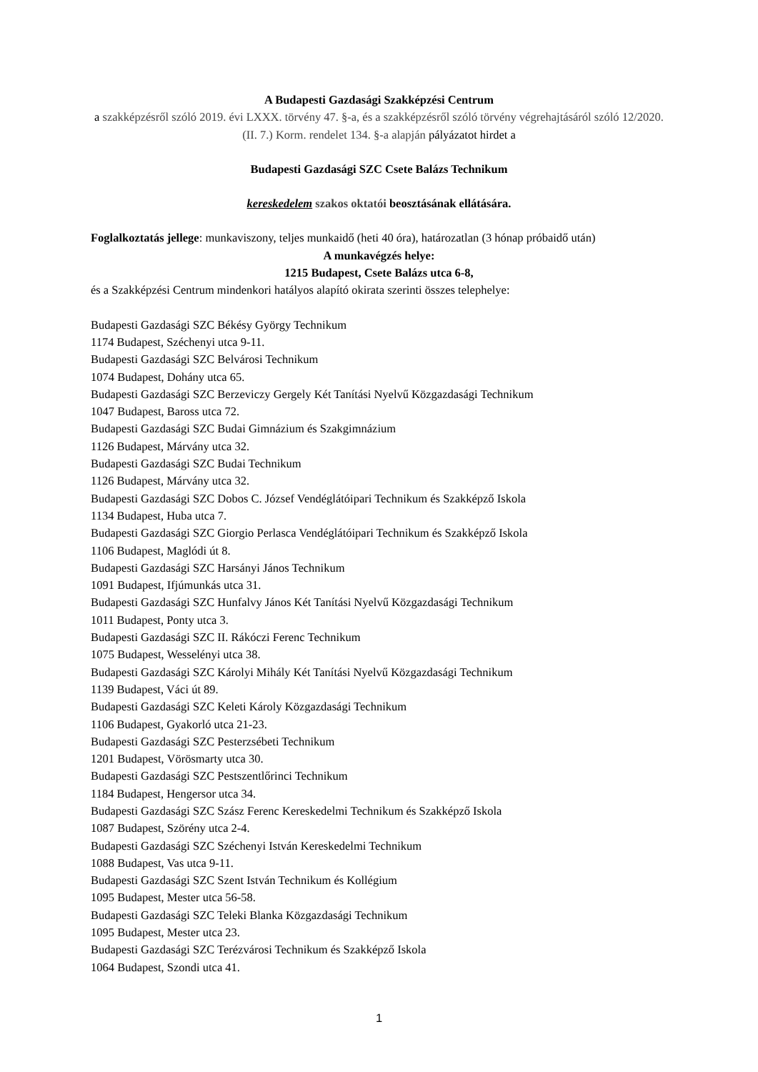A Budapesti Gazdasági Szakképzési Centrum
a szakképzésről szóló 2019. évi LXXX. törvény 47. §-a, és a szakképzésről szóló törvény végrehajtásáról szóló 12/2020. (II. 7.) Korm. rendelet 134. §-a alapján pályázatot hirdet a
Budapesti Gazdasági SZC Csete Balázs Technikum
kereskedelem szakos oktatói beosztásának ellátására.
Foglalkoztatás jellege: munkaviszony, teljes munkaidő (heti 40 óra), határozatlan (3 hónap próbaidő után)
A munkavégzés helye:
1215 Budapest, Csete Balázs utca 6-8,
és a Szakképzési Centrum mindenkori hatályos alapító okirata szerinti összes telephelye:
Budapesti Gazdasági SZC Békésy György Technikum
1174 Budapest, Széchenyi utca 9-11.
Budapesti Gazdasági SZC Belvárosi Technikum
1074 Budapest, Dohány utca 65.
Budapesti Gazdasági SZC Berzeviczy Gergely Két Tanítási Nyelvű Közgazdasági Technikum
1047 Budapest, Baross utca 72.
Budapesti Gazdasági SZC Budai Gimnázium és Szakgimnázium
1126 Budapest, Márvány utca 32.
Budapesti Gazdasági SZC Budai Technikum
1126 Budapest, Márvány utca 32.
Budapesti Gazdasági SZC Dobos C. József Vendéglátóipari Technikum és Szakképző Iskola
1134 Budapest, Huba utca 7.
Budapesti Gazdasági SZC Giorgio Perlasca Vendéglátóipari Technikum és Szakképző Iskola
1106 Budapest, Maglódi út 8.
Budapesti Gazdasági SZC Harsányi János Technikum
1091 Budapest, Ifjúmunkás utca 31.
Budapesti Gazdasági SZC Hunfalvy János Két Tanítási Nyelvű Közgazdasági Technikum
1011 Budapest, Ponty utca 3.
Budapesti Gazdasági SZC II. Rákóczi Ferenc Technikum
1075 Budapest, Wesselényi utca 38.
Budapesti Gazdasági SZC Károlyi Mihály Két Tanítási Nyelvű Közgazdasági Technikum
1139 Budapest, Váci út 89.
Budapesti Gazdasági SZC Keleti Károly Közgazdasági Technikum
1106 Budapest, Gyakorló utca 21-23.
Budapesti Gazdasági SZC Pesterzsébeti Technikum
1201 Budapest, Vörösmarty utca 30.
Budapesti Gazdasági SZC Pestszentlőrinci Technikum
1184 Budapest, Hengersor utca 34.
Budapesti Gazdasági SZC Szász Ferenc Kereskedelmi Technikum és Szakképző Iskola
1087 Budapest, Szörény utca 2-4.
Budapesti Gazdasági SZC Széchenyi István Kereskedelmi Technikum
1088 Budapest, Vas utca 9-11.
Budapesti Gazdasági SZC Szent István Technikum és Kollégium
1095 Budapest, Mester utca 56-58.
Budapesti Gazdasági SZC Teleki Blanka Közgazdasági Technikum
1095 Budapest, Mester utca 23.
Budapesti Gazdasági SZC Terézvárosi Technikum és Szakképző Iskola
1064 Budapest, Szondi utca 41.
1